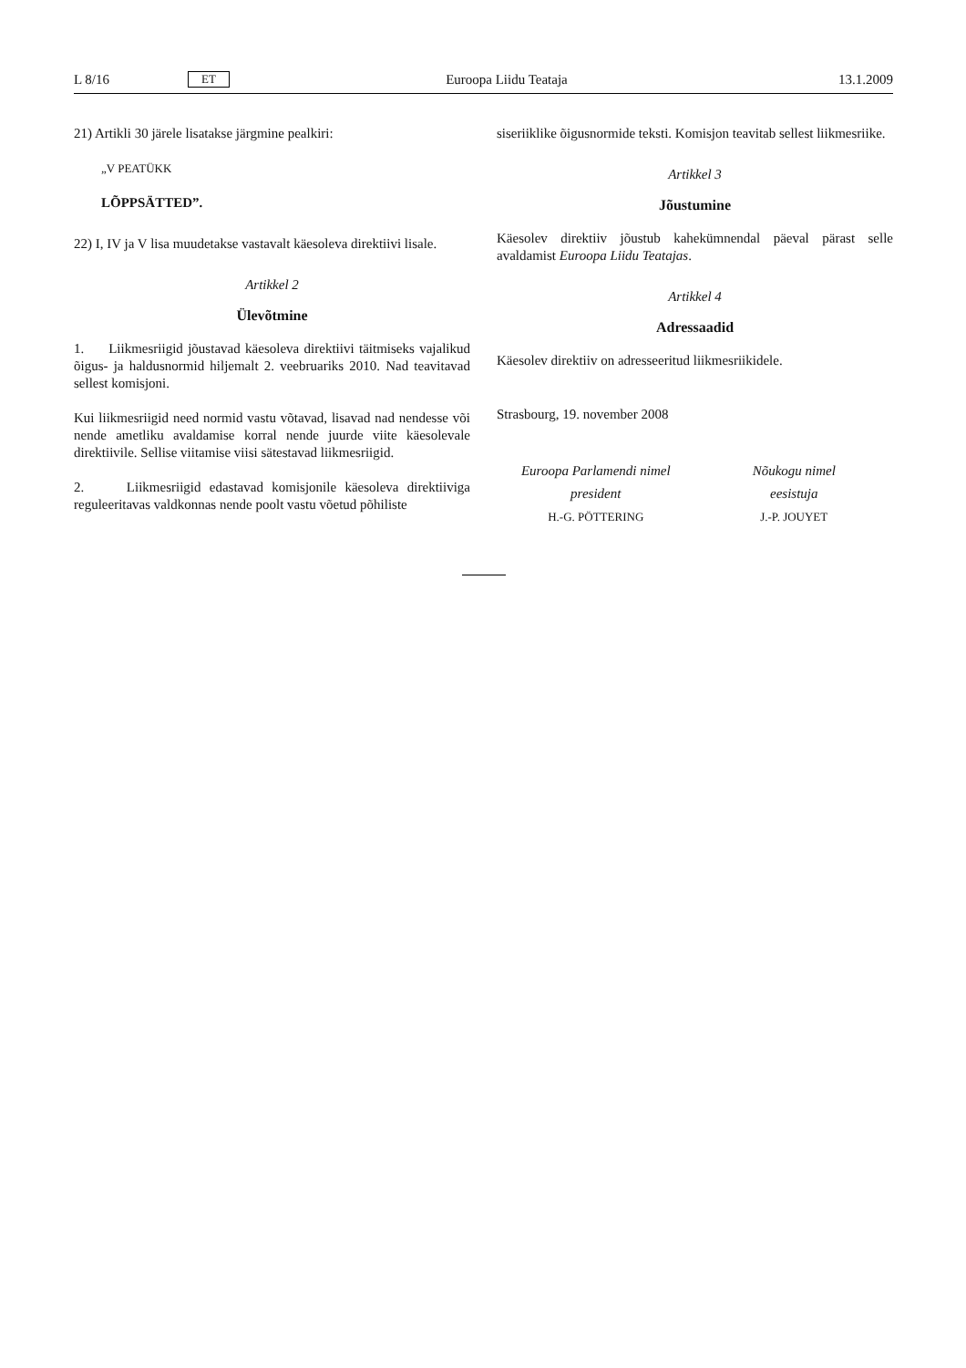L 8/16 ET Euroopa Liidu Teataja 13.1.2009
21) Artikli 30 järele lisatakse järgmine pealkiri:
„V PEATÜKK
LÕPPSÄTTED”.
22) I, IV ja V lisa muudetakse vastavalt käesoleva direktiivi lisale.
Artikkel 2
Ülevõtmine
1. Liikmesriigid jõustavad käesoleva direktiivi täitmiseks vajalikud õigus- ja haldusnormid hiljemalt 2. veebruariks 2010. Nad teavitavad sellest komisjoni.
Kui liikmesriigid need normid vastu võtavad, lisavad nad nendesse või nende ametliku avaldamise korral nende juurde viite käesolevale direktiivile. Sellise viitamise viisi sätestavad liikmesriigid.
2. Liikmesriigid edastavad komisjonile käesoleva direktiiviga reguleeritavas valdkonnas nende poolt vastu võetud põhiliste
siseriiklike õigusnormide teksti. Komisjon teavitab sellest liikmesriike.
Artikkel 3
Jõustumine
Käesolev direktiiv jõustub kahekümnendal päeval pärast selle avaldamist Euroopa Liidu Teatajas.
Artikkel 4
Adressaadid
Käesolev direktiiv on adresseeritud liikmesriikidele.
Strasbourg, 19. november 2008
Euroopa Parlamendi nimel
president
H.-G. PÖTTERING
Nõukogu nimel
eesistuja
J.-P. JOUYET